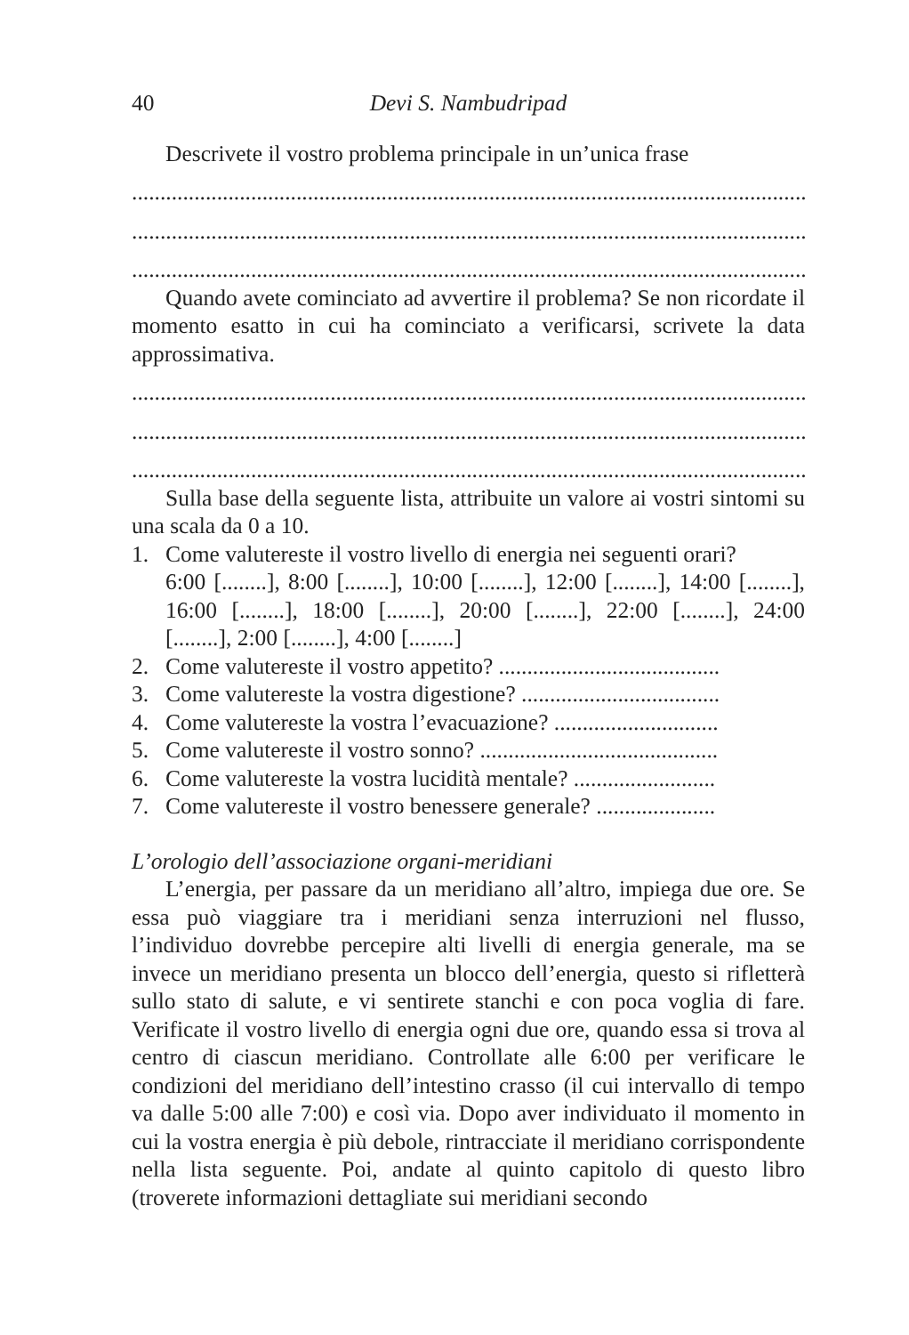40 Devi S. Nambudripad
Descrivete il vostro problema principale in un’unica frase
........................................................................................................................
........................................................................................................................
........................................................................................................................
Quando avete cominciato ad avvertire il problema? Se non ricordate il momento esatto in cui ha cominciato a verificarsi, scrivete la data approssimativa.
........................................................................................................................
........................................................................................................................
........................................................................................................................
Sulla base della seguente lista, attribuite un valore ai vostri sintomi su una scala da 0 a 10.
1. Come valutereste il vostro livello di energia nei seguenti orari?
6:00 [........], 8:00 [........], 10:00 [........], 12:00 [........], 14:00 [........], 16:00 [........], 18:00 [........], 20:00 [........], 22:00 [........], 24:00 [........], 2:00 [........], 4:00 [........]
2. Come valutereste il vostro appetito? .......................................
3. Come valutereste la vostra digestione? ...................................
4. Come valutereste la vostra l’evacuazione? .............................
5. Come valutereste il vostro sonno? ..........................................
6. Come valutereste la vostra lucidità mentale? .........................
7. Come valutereste il vostro benessere generale? .....................
L’orologio dell’associazione organi-meridiani
L’energia, per passare da un meridiano all’altro, impiega due ore. Se essa può viaggiare tra i meridiani senza interruzioni nel flusso, l’individuo dovrebbe percepire alti livelli di energia generale, ma se invece un meridiano presenta un blocco dell’energia, questo si rifletterà sullo stato di salute, e vi sentirete stanchi e con poca voglia di fare. Verificate il vostro livello di energia ogni due ore, quando essa si trova al centro di ciascun meridiano. Controllate alle 6:00 per verificare le condizioni del meridiano dell’intestino crasso (il cui intervallo di tempo va dalle 5:00 alle 7:00) e così via. Dopo aver individuato il momento in cui la vostra energia è più debole, rintracciate il meridiano corrispondente nella lista seguente. Poi, andate al quinto capitolo di questo libro (troverete informazioni dettagliate sui meridiani secondo